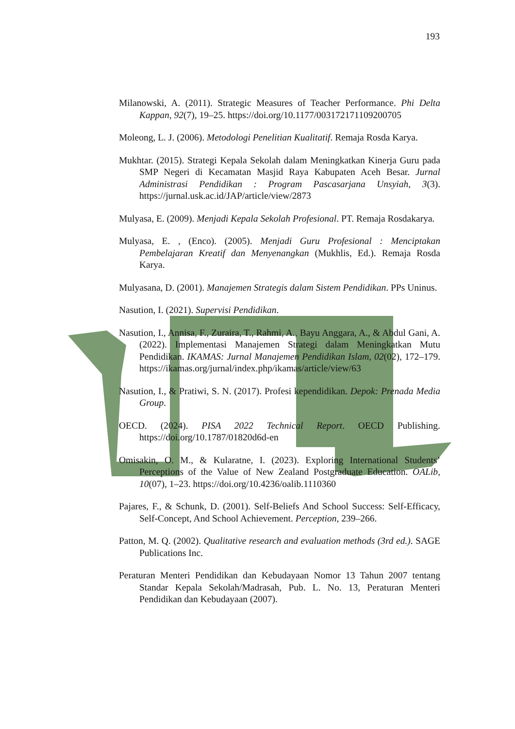193
Milanowski, A. (2011). Strategic Measures of Teacher Performance. Phi Delta Kappan, 92(7), 19–25. https://doi.org/10.1177/003172171109200705
Moleong, L. J. (2006). Metodologi Penelitian Kualitatif. Remaja Rosda Karya.
Mukhtar. (2015). Strategi Kepala Sekolah dalam Meningkatkan Kinerja Guru pada SMP Negeri di Kecamatan Masjid Raya Kabupaten Aceh Besar. Jurnal Administrasi Pendidikan : Program Pascasarjana Unsyiah, 3(3). https://jurnal.usk.ac.id/JAP/article/view/2873
Mulyasa, E. (2009). Menjadi Kepala Sekolah Profesional. PT. Remaja Rosdakarya.
Mulyasa, E. , (Enco). (2005). Menjadi Guru Profesional : Menciptakan Pembelajaran Kreatif dan Menyenangkan (Mukhlis, Ed.). Remaja Rosda Karya.
Mulyasana, D. (2001). Manajemen Strategis dalam Sistem Pendidikan. PPs Uninus.
Nasution, I. (2021). Supervisi Pendidikan.
Nasution, I., Annisa, F., Zuraira, T., Rahmi, A., Bayu Anggara, A., & Abdul Gani, A. (2022). Implementasi Manajemen Strategi dalam Meningkatkan Mutu Pendidikan. IKAMAS: Jurnal Manajemen Pendidikan Islam, 02(02), 172–179. https://ikamas.org/jurnal/index.php/ikamas/article/view/63
Nasution, I., & Pratiwi, S. N. (2017). Profesi kependidikan. Depok: Prenada Media Group.
OECD. (2024). PISA 2022 Technical Report. OECD Publishing. https://doi.org/10.1787/01820d6d-en
Omisakin, O. M., & Kularatne, I. (2023). Exploring International Students’ Perceptions of the Value of New Zealand Postgraduate Education. OALib, 10(07), 1–23. https://doi.org/10.4236/oalib.1110360
Pajares, F., & Schunk, D. (2001). Self-Beliefs And School Success: Self-Efficacy, Self-Concept, And School Achievement. Perception, 239–266.
Patton, M. Q. (2002). Qualitative research and evaluation methods (3rd ed.). SAGE Publications Inc.
Peraturan Menteri Pendidikan dan Kebudayaan Nomor 13 Tahun 2007 tentang Standar Kepala Sekolah/Madrasah, Pub. L. No. 13, Peraturan Menteri Pendidikan dan Kebudayaan (2007).